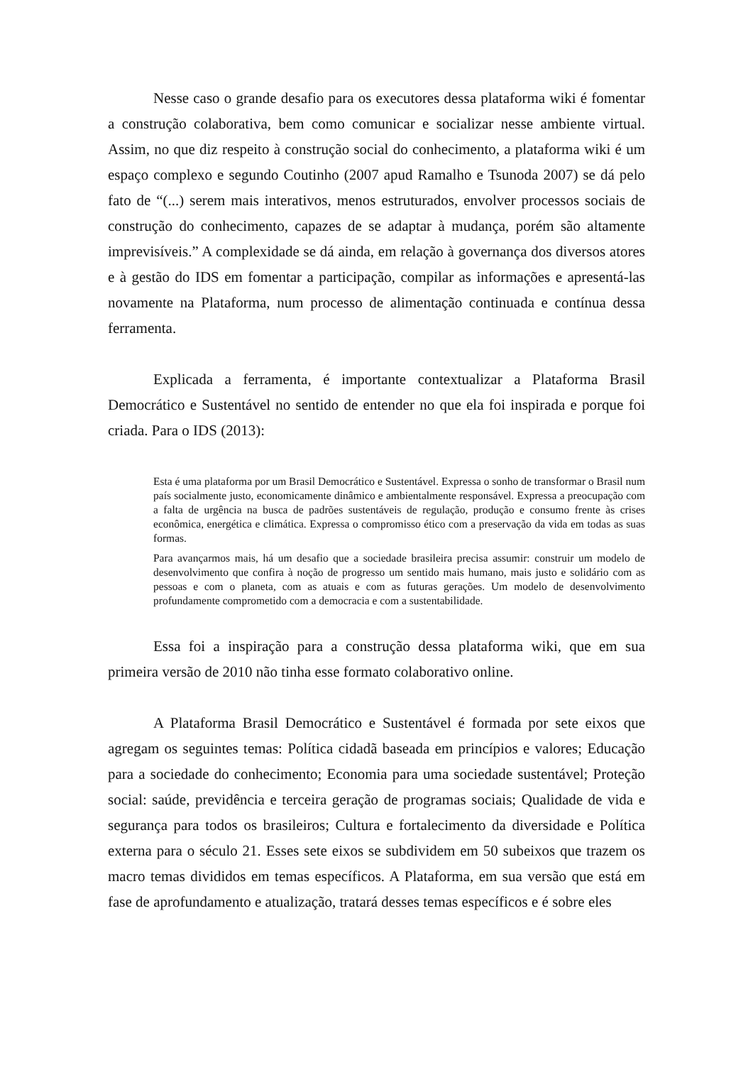Nesse caso o grande desafio para os executores dessa plataforma wiki é fomentar a construção colaborativa, bem como comunicar e socializar nesse ambiente virtual. Assim, no que diz respeito à construção social do conhecimento, a plataforma wiki é um espaço complexo e segundo Coutinho (2007 apud Ramalho e Tsunoda 2007) se dá pelo fato de “(...) serem mais interativos, menos estruturados, envolver processos sociais de construção do conhecimento, capazes de se adaptar à mudança, porém são altamente imprevisíveis.” A complexidade se dá ainda, em relação à governança dos diversos atores e à gestão do IDS em fomentar a participação, compilar as informações e apresentá-las novamente na Plataforma, num processo de alimentação continuada e contínua dessa ferramenta.
Explicada a ferramenta, é importante contextualizar a Plataforma Brasil Democrático e Sustentável no sentido de entender no que ela foi inspirada e porque foi criada. Para o IDS (2013):
Esta é uma plataforma por um Brasil Democrático e Sustentável. Expressa o sonho de transformar o Brasil num país socialmente justo, economicamente dinâmico e ambientalmente responsável. Expressa a preocupação com a falta de urgência na busca de padrões sustentáveis de regulação, produção e consumo frente às crises econômica, energética e climática. Expressa o compromisso ético com a preservação da vida em todas as suas formas.
Para avançarmos mais, há um desafio que a sociedade brasileira precisa assumir: construir um modelo de desenvolvimento que confira à noção de progresso um sentido mais humano, mais justo e solidário com as pessoas e com o planeta, com as atuais e com as futuras gerações. Um modelo de desenvolvimento profundamente comprometido com a democracia e com a sustentabilidade.
Essa foi a inspiração para a construção dessa plataforma wiki, que em sua primeira versão de 2010 não tinha esse formato colaborativo online.
A Plataforma Brasil Democrático e Sustentável é formada por sete eixos que agregam os seguintes temas: Política cidadã baseada em princípios e valores; Educação para a sociedade do conhecimento; Economia para uma sociedade sustentável; Proteção social: saúde, previdência e terceira geração de programas sociais; Qualidade de vida e segurança para todos os brasileiros; Cultura e fortalecimento da diversidade e Política externa para o século 21. Esses sete eixos se subdividem em 50 subeixos que trazem os macro temas divididos em temas específicos. A Plataforma, em sua versão que está em fase de aprofundamento e atualização, tratará desses temas específicos e é sobre eles